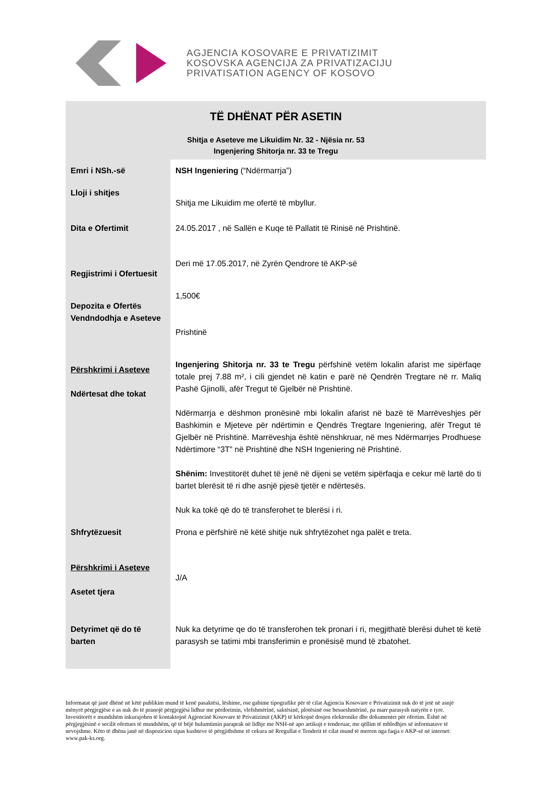AGJENCIA KOSOVARE E PRIVATIZIMIT
KOSOVSKA AGENCIJA ZA PRIVATIZACIJU
PRIVATISATION AGENCY OF KOSOVO
TË DHËNAT PËR ASETIN
Shitja e Aseteve me Likuidim Nr. 32 - Njësia nr. 53
Ingenjering Shitorja nr. 33 te Tregu
| Emri i NSh.-së | NSH Ingeniering (“Ndërmarrja”) |
| Lloji i shitjes | Shitja me Likuidim me ofertë të mbyllur. |
| Dita e Ofertimit | 24.05.2017 , në Sallën e Kuqe të Pallatit të Rinisë në Prishtinë. |
| Regjistrimi i Ofertuesit | Deri më 17.05.2017, në Zyrën Qendrore të AKP-së |
| Depozita e Ofertës Vendndodhja e Aseteve | 1,500€ Prishtinë |
| Përshkrimi i Aseteve Ndërtesat dhe tokat | Ingenjering Shitorja nr. 33 te Tregu përfshinë vetëm lokalin afarist me sipërfaqe totale prej 7.88 m², i cili gjendet në katin e parë në Qendrën Tregtare në rr. Maliq Pashë Gjinolli, afër Tregut të Gjelbër në Prishtinë. Ndërmarrja e dëshmon pronësinë mbi lokalin afarist në bazë të Marrëveshjes për Bashkimin e Mjeteve për ndërtimin e Qendrës Tregtare Ingeniering, afër Tregut të Gjelbër në Prishtinë. Marrëveshja është nënshkruar, në mes Ndërmarrjes Prodhuese Ndërtimore “3T” në Prishtinë dhe NSH Ingeniering në Prishtinë. Shënim: Investitorët duhet të jenë në dijeni se vetëm sipërfaqja e cekur më lartë do ti bartet blerësit të ri dhe asnjë pjesë tjetër e ndërtesës. Nuk ka tokë që do të transferohet te blerësi i ri. |
| Shfrytëzuesit | Prona e përfshirë në këtë shitje nuk shfrytëzohet nga palët e treta. |
| Përshkrimi i Aseteve Asetet tjera | J/A |
| Detyrimet që do të barten | Nuk ka detyrime qe do të transferohen tek pronari i ri, megjithatë blerësi duhet të ketë parasysh se tatimi mbi transferimin e pronësisë mund të zbatohet. |
Informatat që janë dhënë në këtë publikim mund të kenë pasaktësi, lëshime, ose gabime tipografike për të cilat Agjencia Kosovare e Privatizimit nuk do të jetë në asnjë mënyrë përgjegjëse e as nuk do të pranojë përgjegjësi lidhur me përdorimin, vlefshmërinë, saktësinë, plotësinë ose besueshmërinë, pa marr parasysh natyrën e tyre. Investitorët e mundshëm inkurajohen të kontaktojnë Agjencinë Kosovare të Privatizimit (AKP) të kërkojnë dosjen elektronike dhe dokumentet për ofertim. Është në përgjegjësinë e secilit ofertues të mundshëm, që të bëjë hulumtimin paraprak në lidhje me NSH-në apo artikujt e tenderuar, me qëllim të mbledhjes së informatave të nevojshme. Këto të dhëna janë në dispozicion sipas kushteve të përgjithshme të cekura në Rregullat e Tenderit të cilat mund të merren nga faqja e AKP-së në internet: www.pak-ks.org.